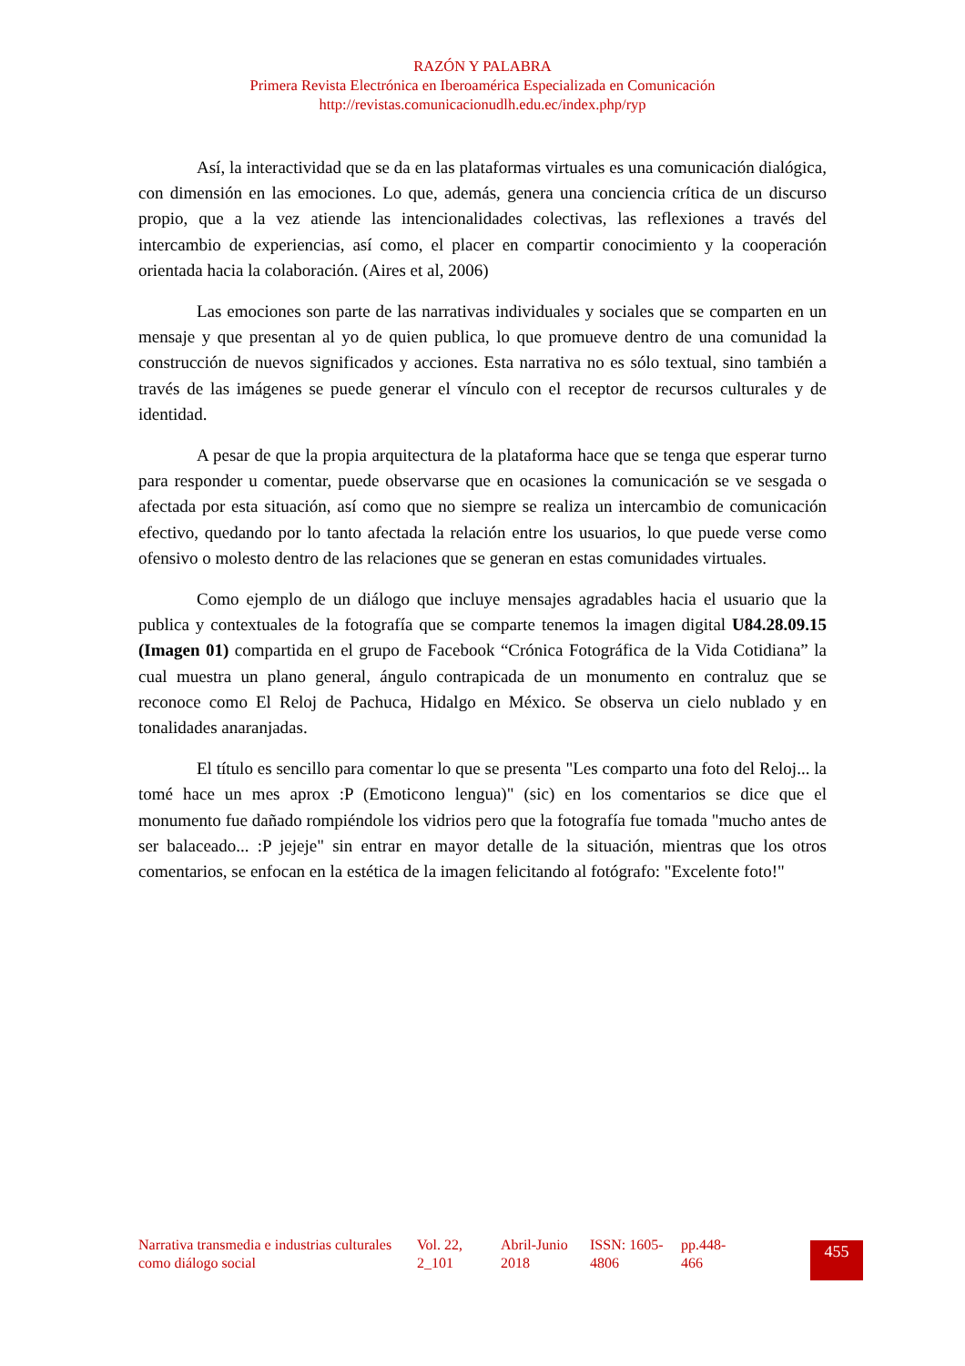RAZÓN Y PALABRA
Primera Revista Electrónica en Iberoamérica Especializada en Comunicación
http://revistas.comunicacionudlh.edu.ec/index.php/ryp
Así, la interactividad que se da en las plataformas virtuales es una comunicación dialógica, con dimensión en las emociones. Lo que, además, genera una conciencia crítica de un discurso propio, que a la vez atiende las intencionalidades colectivas, las reflexiones a través del intercambio de experiencias, así como, el placer en compartir conocimiento y la cooperación orientada hacia la colaboración. (Aires et al, 2006)
Las emociones son parte de las narrativas individuales y sociales que se comparten en un mensaje y que presentan al yo de quien publica, lo que promueve dentro de una comunidad la construcción de nuevos significados y acciones. Esta narrativa no es sólo textual, sino también a través de las imágenes se puede generar el vínculo con el receptor de recursos culturales y de identidad.
A pesar de que la propia arquitectura de la plataforma hace que se tenga que esperar turno para responder u comentar, puede observarse que en ocasiones la comunicación se ve sesgada o afectada por esta situación, así como que no siempre se realiza un intercambio de comunicación efectivo, quedando por lo tanto afectada la relación entre los usuarios, lo que puede verse como ofensivo o molesto dentro de las relaciones que se generan en estas comunidades virtuales.
Como ejemplo de un diálogo que incluye mensajes agradables hacia el usuario que la publica y contextuales de la fotografía que se comparte tenemos la imagen digital U84.28.09.15 (Imagen 01) compartida en el grupo de Facebook “Crónica Fotográfica de la Vida Cotidiana” la cual muestra un plano general, ángulo contrapicada de un monumento en contraluz que se reconoce como El Reloj de Pachuca, Hidalgo en México. Se observa un cielo nublado y en tonalidades anaranjadas.
El título es sencillo para comentar lo que se presenta "Les comparto una foto del Reloj... la tomé hace un mes aprox :P (Emoticono lengua)" (sic) en los comentarios se dice que el monumento fue dañado rompiéndole los vidrios pero que la fotografía fue tomada "mucho antes de ser balaceado... :P jejeje" sin entrar en mayor detalle de la situación, mientras que los otros comentarios, se enfocan en la estética de la imagen felicitando al fotógrafo: "Excelente foto!"
| Narrativa transmedia e industrias culturales como diálogo social | Vol. 22, 2_101 | Abril-Junio 2018 | ISSN: 1605-4806 | pp.448-466 |
455